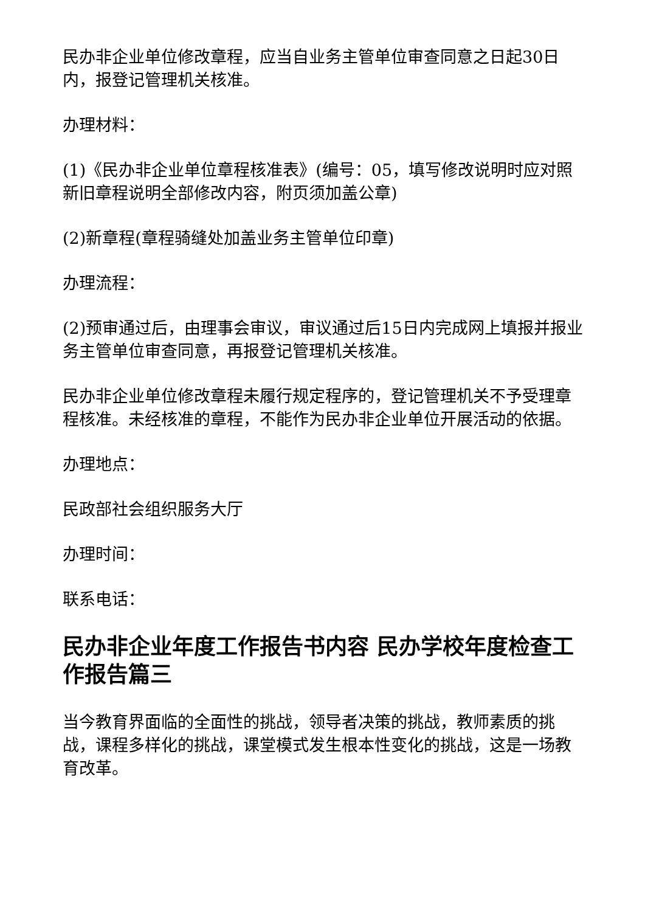民办非企业单位修改章程，应当自业务主管单位审查同意之日起30日内，报登记管理机关核准。
办理材料：
(1)《民办非企业单位章程核准表》(编号：05，填写修改说明时应对照新旧章程说明全部修改内容，附页须加盖公章)
(2)新章程(章程骑缝处加盖业务主管单位印章)
办理流程：
(2)预审通过后，由理事会审议，审议通过后15日内完成网上填报并报业务主管单位审查同意，再报登记管理机关核准。
民办非企业单位修改章程未履行规定程序的，登记管理机关不予受理章程核准。未经核准的章程，不能作为民办非企业单位开展活动的依据。
办理地点：
民政部社会组织服务大厅
办理时间：
联系电话：
民办非企业年度工作报告书内容 民办学校年度检查工作报告篇三
当今教育界面临的全面性的挑战，领导者决策的挑战，教师素质的挑战，课程多样化的挑战，课堂模式发生根本性变化的挑战，这是一场教育改革。